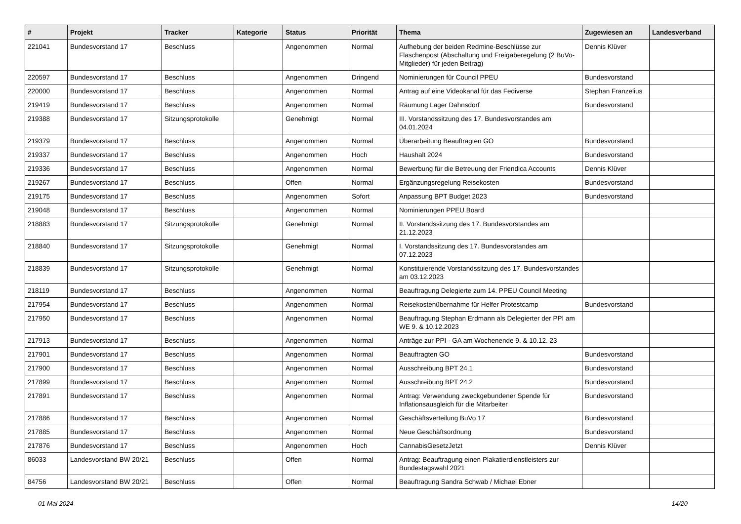| # | Projekt | Tracker | Kategorie | Status | Priorität | Thema | Zugewiesen an | Landesverband |
| --- | --- | --- | --- | --- | --- | --- | --- | --- |
| 221041 | Bundesvorstand 17 | Beschluss | | Angenommen | Normal | Aufhebung der beiden Redmine-Beschlüsse zur Flaschenpost (Abschaltung und Freigaberegelung (2 BuVo-Mitglieder) für jeden Beitrag) | Dennis Klüver | |
| 220597 | Bundesvorstand 17 | Beschluss | | Angenommen | Dringend | Nominierungen für Council PPEU | Bundesvorstand | |
| 220000 | Bundesvorstand 17 | Beschluss | | Angenommen | Normal | Antrag auf eine Videokanal für das Fediverse | Stephan Franzelius | |
| 219419 | Bundesvorstand 17 | Beschluss | | Angenommen | Normal | Räumung Lager Dahnsdorf | Bundesvorstand | |
| 219388 | Bundesvorstand 17 | Sitzungsprotokolle | | Genehmigt | Normal | III. Vorstandssitzung des 17. Bundesvorstandes am 04.01.2024 | | |
| 219379 | Bundesvorstand 17 | Beschluss | | Angenommen | Normal | Überarbeitung Beauftragten GO | Bundesvorstand | |
| 219337 | Bundesvorstand 17 | Beschluss | | Angenommen | Hoch | Haushalt 2024 | Bundesvorstand | |
| 219336 | Bundesvorstand 17 | Beschluss | | Angenommen | Normal | Bewerbung für die Betreuung der Friendica Accounts | Dennis Klüver | |
| 219267 | Bundesvorstand 17 | Beschluss | | Offen | Normal | Ergänzungsregelung Reisekosten | Bundesvorstand | |
| 219175 | Bundesvorstand 17 | Beschluss | | Angenommen | Sofort | Anpassung BPT Budget 2023 | Bundesvorstand | |
| 219048 | Bundesvorstand 17 | Beschluss | | Angenommen | Normal | Nominierungen PPEU Board | | |
| 218883 | Bundesvorstand 17 | Sitzungsprotokolle | | Genehmigt | Normal | II. Vorstandssitzung des 17. Bundesvorstandes am 21.12.2023 | | |
| 218840 | Bundesvorstand 17 | Sitzungsprotokolle | | Genehmigt | Normal | I. Vorstandssitzung des 17. Bundesvorstandes am 07.12.2023 | | |
| 218839 | Bundesvorstand 17 | Sitzungsprotokolle | | Genehmigt | Normal | Konstituierende Vorstandssitzung des 17. Bundesvorstandes am 03.12.2023 | | |
| 218119 | Bundesvorstand 17 | Beschluss | | Angenommen | Normal | Beauftragung Delegierte zum 14. PPEU Council Meeting | | |
| 217954 | Bundesvorstand 17 | Beschluss | | Angenommen | Normal | Reisekostenübernahme für Helfer Protestcamp | Bundesvorstand | |
| 217950 | Bundesvorstand 17 | Beschluss | | Angenommen | Normal | Beauftragung Stephan Erdmann als Delegierter der PPI am WE 9. & 10.12.2023 | | |
| 217913 | Bundesvorstand 17 | Beschluss | | Angenommen | Normal | Anträge zur PPI - GA am Wochenende 9. & 10.12. 23 | | |
| 217901 | Bundesvorstand 17 | Beschluss | | Angenommen | Normal | Beauftragten GO | Bundesvorstand | |
| 217900 | Bundesvorstand 17 | Beschluss | | Angenommen | Normal | Ausschreibung BPT 24.1 | Bundesvorstand | |
| 217899 | Bundesvorstand 17 | Beschluss | | Angenommen | Normal | Ausschreibung BPT 24.2 | Bundesvorstand | |
| 217891 | Bundesvorstand 17 | Beschluss | | Angenommen | Normal | Antrag: Verwendung zweckgebundener Spende für Inflationsausgleich für die Mitarbeiter | Bundesvorstand | |
| 217886 | Bundesvorstand 17 | Beschluss | | Angenommen | Normal | Geschäftsverteilung BuVo 17 | Bundesvorstand | |
| 217885 | Bundesvorstand 17 | Beschluss | | Angenommen | Normal | Neue Geschäftsordnung | Bundesvorstand | |
| 217876 | Bundesvorstand 17 | Beschluss | | Angenommen | Hoch | CannabisGesetzJetzt | Dennis Klüver | |
| 86033 | Landesvorstand BW 20/21 | Beschluss | | Offen | Normal | Antrag: Beauftragung einen Plakatierdienstleisters zur Bundestagswahl 2021 | | |
| 84756 | Landesvorstand BW 20/21 | Beschluss | | Offen | Normal | Beauftragung Sandra Schwab / Michael Ebner | | |
01 Mai 2024 14/20